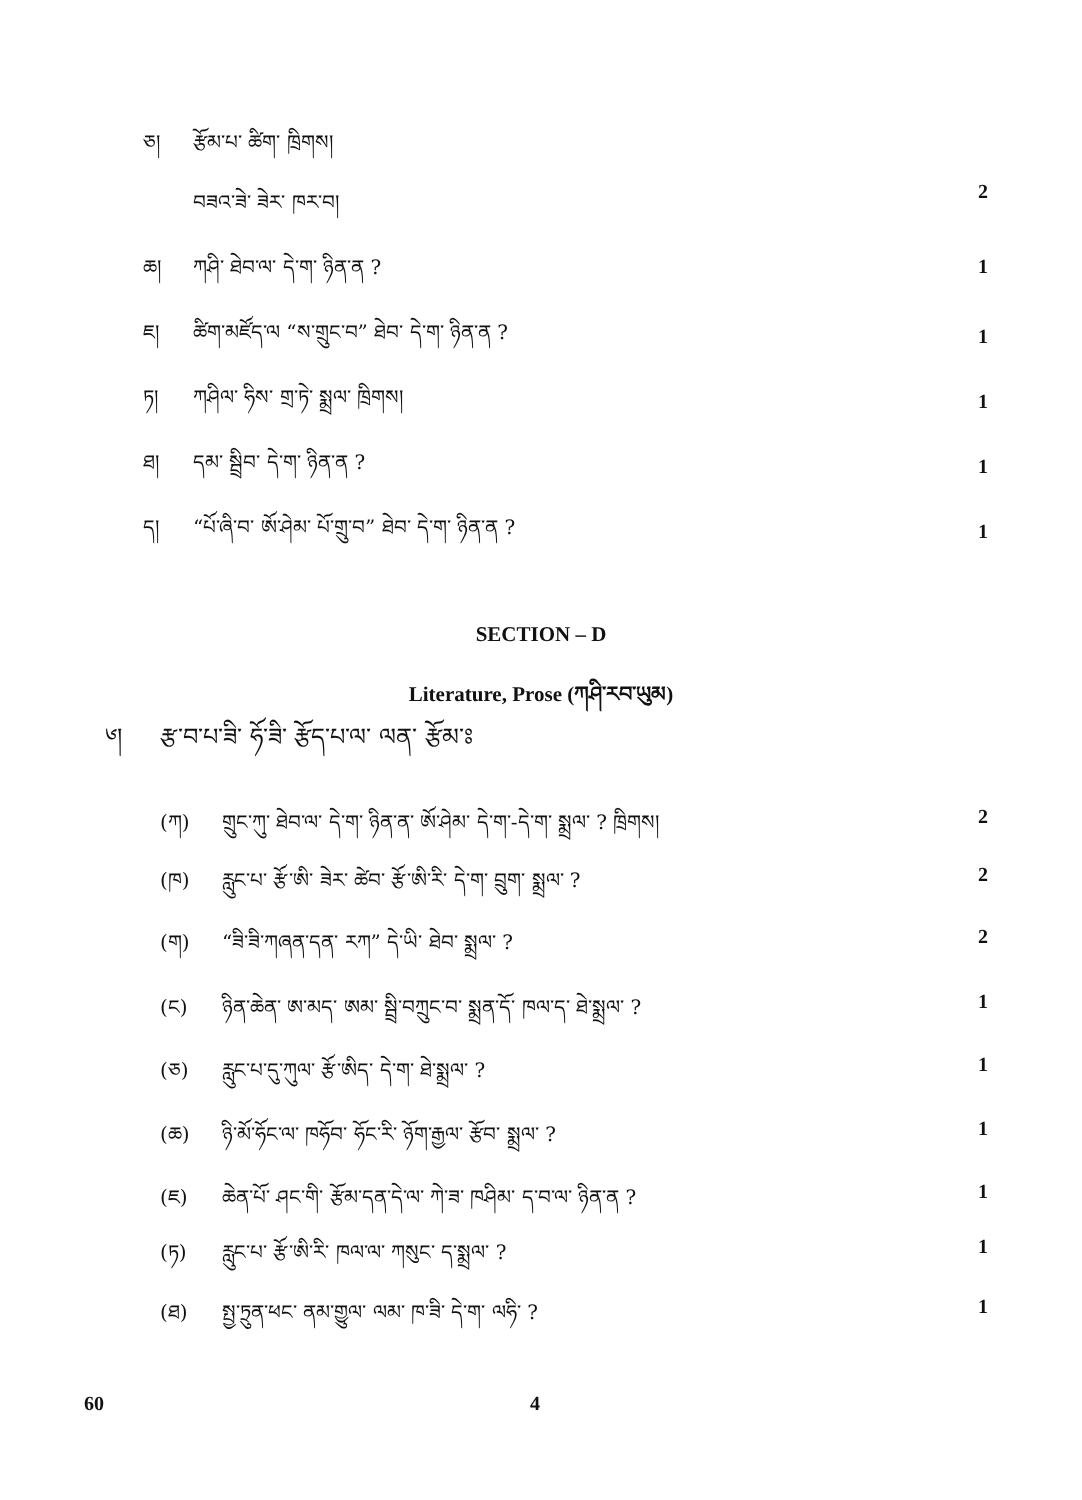ཅ། རྩོམ་པ་ ཚིག་ ཁྲིགས།
བཟའ་ཟེ་ ཟེར་ ཁར་བ། 2
ཆ། ཀཤི་ ཐེབ་ལ་ དེ་ག་ ཉིན་ན ? 1
ཇ། ཚིག་མཛོད་ལ “ས་གྲུང་བ” ཐེབ་ དེ་ག་ ཉིན་ན ?
1
ཏ། ཀཤིལ་ ཧིས་ གྲ་ཏེ་ སྨྲལ་ ཁྲིགས།
1
ཐ། དམ་ སྦྲིབ་ དེ་ག་ ཉིན་ན ?
1
ད། “པོ་ཞི་བ་ ཨོ་ཤེམ་ པོ་གྲུ་བ” ཐེབ་ དེ་ག་ ཉིན་ན ?
1
SECTION – D
Literature, Prose (ཀཤི་རབ་ཡུམ)
༦། རྩ་བ་པ་ཟི་ ཧོ་ཟི་ རྩོད་པ་ལ་ ལན་ རྩོམ་ཿ
(ཀ) གྲུང་ཀུ་ ཐེབ་ལ་ དེ་ག་ ཉིན་ན་ ཨོ་ཤེམ་ དེ་ག་-དེ་ག་ སྨྲལ་ ? ཁྲིགས། 2
(ཁ) རླུང་པ་ རྩོ་ཨི་ ཟེར་ ཚེབ་ རྩོ་ཨི་རི་ དེ་ག་ བྲུག་ སྨྲལ་ ? 2
(ག) “ཟི་ཟི་ཀཞན་དན་ རཀ” དེ་ཡི་ ཐེབ་ སྨྲལ་ ? 2
(ང) ཉིན་ཆེན་ ཨ་མད་ ཨམ་ སྦྲི་བཀྲུང་བ་ སྨྲན་དོ་ ཁལ་ད་ ཐེ་སྨྲལ་ ? 1
(ཅ) རླུང་པ་དུ་ཀུལ་ རྩོ་ཨིད་ དེ་ག་ ཐེ་སྨྲལ་ ? 1
(ཆ) ཉི་མོ་ཧོང་ལ་ ཁཧོབ་ ཧོང་རི་ ཉོག་རྒྱལ་ རྩོབ་ སྨྲལ་ ? 1
(ཇ) ཆེན་པོ་ ཤང་གི་ རྩོམ་དན་དེ་ལ་ ཀེ་ཟ་ ཁཤིམ་ ད་བ་ལ་ ཉིན་ན ? 1
(ཏ) རླུང་པ་ རྩོ་ཨི་རི་ ཁལ་ལ་ ཀསུང་ ད་སྨྲལ་ ? 1
(ཐ) སྤྱ་ཏྲུན་ཕང་ ནམ་གྱུལ་ ལམ་ ཁ་ཟི་ དེ་ག་ ལཧི་ ? 1
60 4